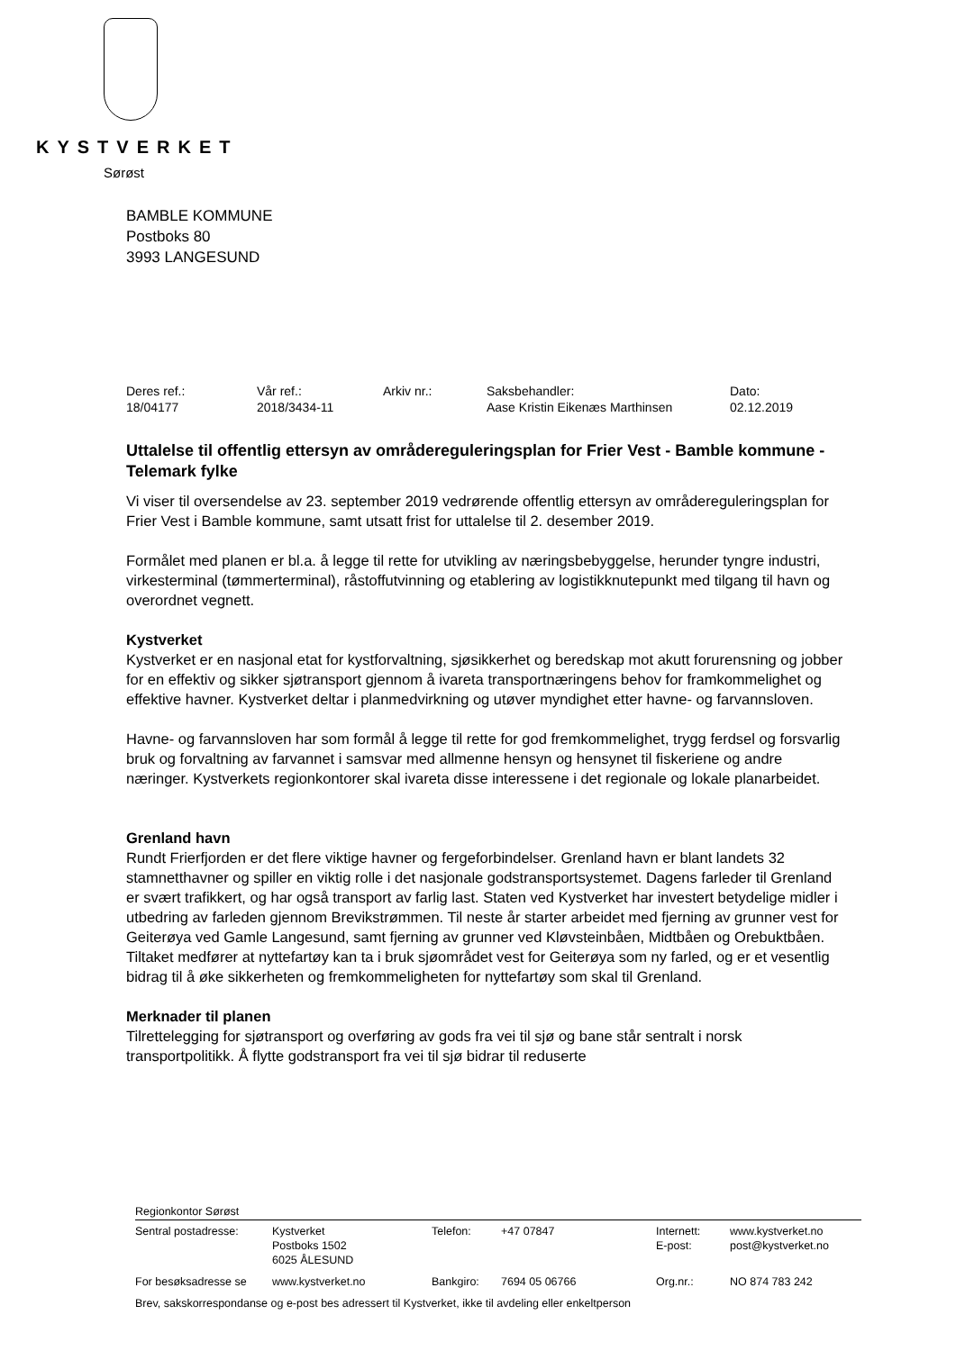KYSTVERKET
Sørøst
BAMBLE KOMMUNE
Postboks 80
3993 LANGESUND
| Deres ref.: | Vår ref.: | Arkiv nr.: | Saksbehandler: | Dato: |
| 18/04177 | 2018/3434-11 | | Aase Kristin Eikenæs Marthinsen | 02.12.2019 |
Uttalelse til offentlig ettersyn av områdereguleringsplan for Frier Vest - Bamble kommune - Telemark fylke
Vi viser til oversendelse av 23. september 2019 vedrørende offentlig ettersyn av områdereguleringsplan for Frier Vest i Bamble kommune, samt utsatt frist for uttalelse til 2. desember 2019.
Formålet med planen er bl.a. å legge til rette for utvikling av næringsbebyggelse, herunder tyngre industri, virkesterminal (tømmerterminal), råstoffutvinning og etablering av logistikknutepunkt med tilgang til havn og overordnet vegnett.
Kystverket
Kystverket er en nasjonal etat for kystforvaltning, sjøsikkerhet og beredskap mot akutt forurensning og jobber for en effektiv og sikker sjøtransport gjennom å ivareta transportnæringens behov for framkommelighet og effektive havner. Kystverket deltar i planmedvirkning og utøver myndighet etter havne- og farvannsloven.
Havne- og farvannsloven har som formål å legge til rette for god fremkommelighet, trygg ferdsel og forsvarlig bruk og forvaltning av farvannet i samsvar med allmenne hensyn og hensynet til fiskeriene og andre næringer. Kystverkets regionkontorer skal ivareta disse interessene i det regionale og lokale planarbeidet.
Grenland havn
Rundt Frierfjorden er det flere viktige havner og fergeforbindelser. Grenland havn er blant landets 32 stamnetthavner og spiller en viktig rolle i det nasjonale godstransportsystemet. Dagens farleder til Grenland er svært trafikkert, og har også transport av farlig last. Staten ved Kystverket har investert betydelige midler i utbedring av farleden gjennom Brevikstrømmen. Til neste år starter arbeidet med fjerning av grunner vest for Geiterøya ved Gamle Langesund, samt fjerning av grunner ved Kløvsteinbåen, Midtbåen og Orebuktbåen. Tiltaket medfører at nyttefartøy kan ta i bruk sjøområdet vest for Geiterøya som ny farled, og er et vesentlig bidrag til å øke sikkerheten og fremkommeligheten for nyttefartøy som skal til Grenland.
Merknader til planen
Tilrettelegging for sjøtransport og overføring av gods fra vei til sjø og bane står sentralt i norsk transportpolitikk. Å flytte godstransport fra vei til sjø bidrar til reduserte
Regionkontor Sørøst
| Sentral postadresse: | Kystverket Postboks 1502 6025 ÅLESUND | Telefon: | +47 07847 | Internett: E-post: | www.kystverket.no post@kystverket.no |
| For besøksadresse se | www.kystverket.no | Bankgiro: | 7694 05 06766 | Org.nr.: | NO 874 783 242 |
| Brev, sakskorrespondanse og e-post bes adressert til Kystverket, ikke til avdeling eller enkeltperson | | | | | |